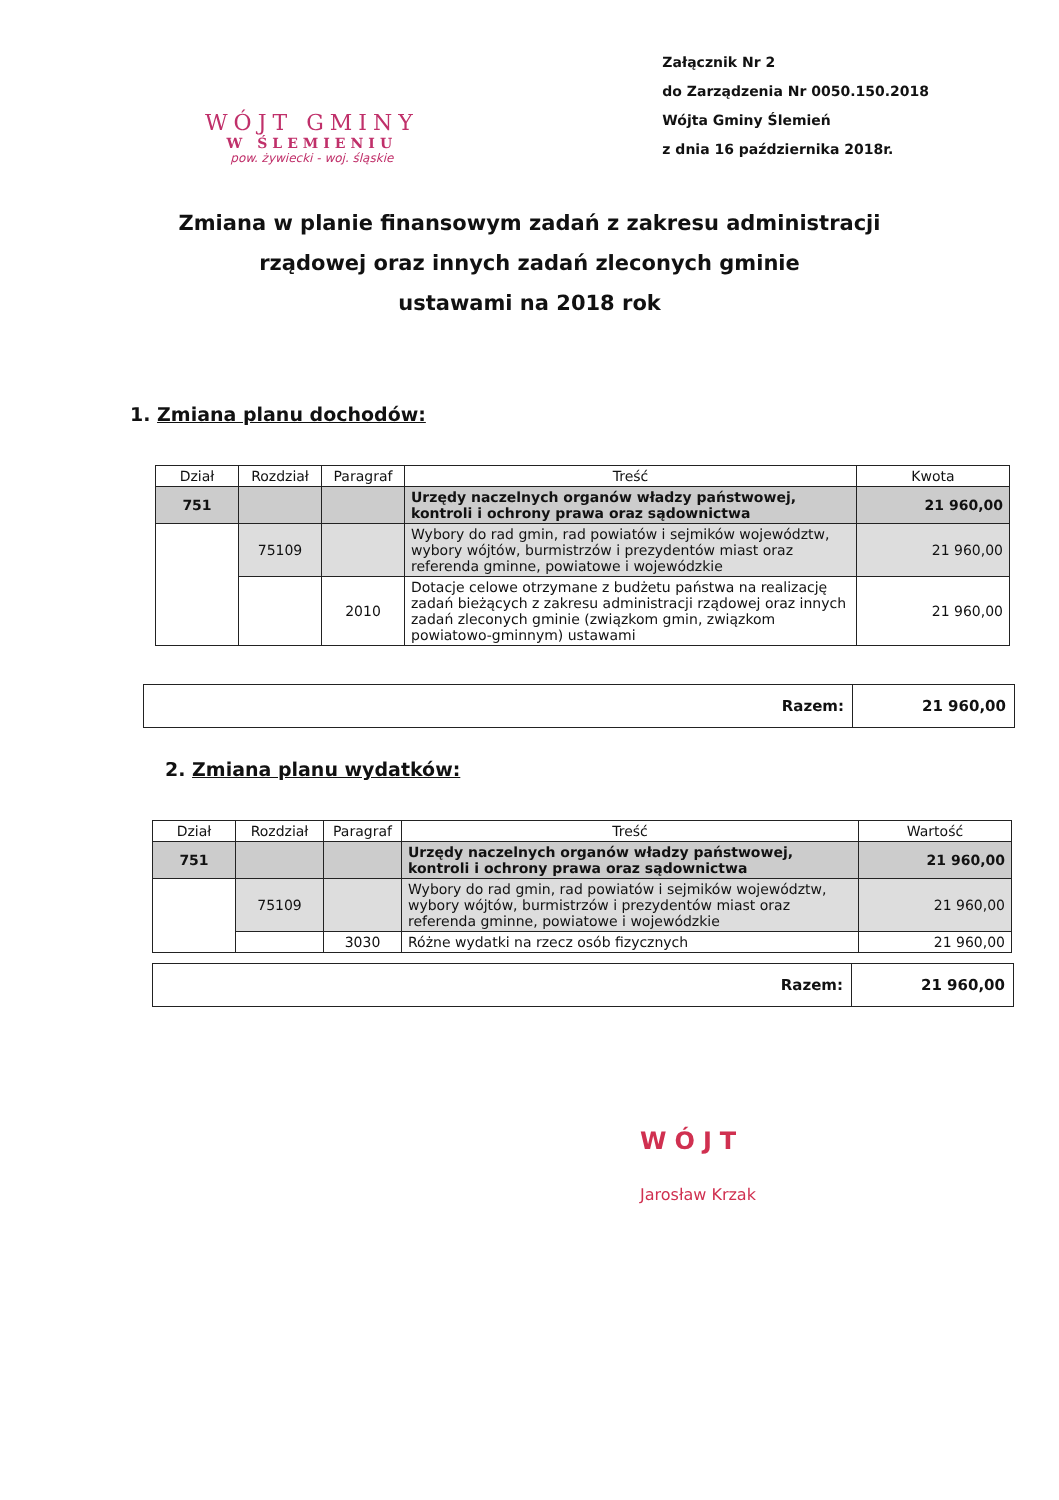WÓJT GMINY
W ŚLEMIENIU
pow. żywiecki - woj. śląskie
Załącznik Nr 2
do Zarządzenia Nr 0050.150.2018
Wójta Gminy Ślemień
z dnia 16 października 2018r.
Zmiana w planie finansowym zadań z zakresu administracji
rządowej oraz innych zadań zleconych gminie
ustawami na 2018 rok
1. Zmiana planu dochodów:
| Dział | Rozdział | Paragraf | Treść | Kwota |
| --- | --- | --- | --- | --- |
| 751 | | | Urzędy naczelnych organów władzy państwowej, kontroli i ochrony prawa oraz sądownictwa | 21 960,00 |
| | 75109 | | Wybory do rad gmin, rad powiatów i sejmików województw, wybory wójtów, burmistrzów i prezydentów miast oraz referenda gminne, powiatowe i wojewódzkie | 21 960,00 |
| | | 2010 | Dotacje celowe otrzymane z budżetu państwa na realizację zadań bieżących z zakresu administracji rządowej oraz innych zadań zleconych gminie (związkom gmin, związkom powiatowo-gminnym) ustawami | 21 960,00 |
Razem: 21 960,00
2. Zmiana planu wydatków:
| Dział | Rozdział | Paragraf | Treść | Wartość |
| --- | --- | --- | --- | --- |
| 751 | | | Urzędy naczelnych organów władzy państwowej, kontroli i ochrony prawa oraz sądownictwa | 21 960,00 |
| | 75109 | | Wybory do rad gmin, rad powiatów i sejmików województw, wybory wójtów, burmistrzów i prezydentów miast oraz referenda gminne, powiatowe i wojewódzkie | 21 960,00 |
| | | 3030 | Różne wydatki na rzecz osób fizycznych | 21 960,00 |
Razem: 21 960,00
WÓJT
Jarosław Krzak